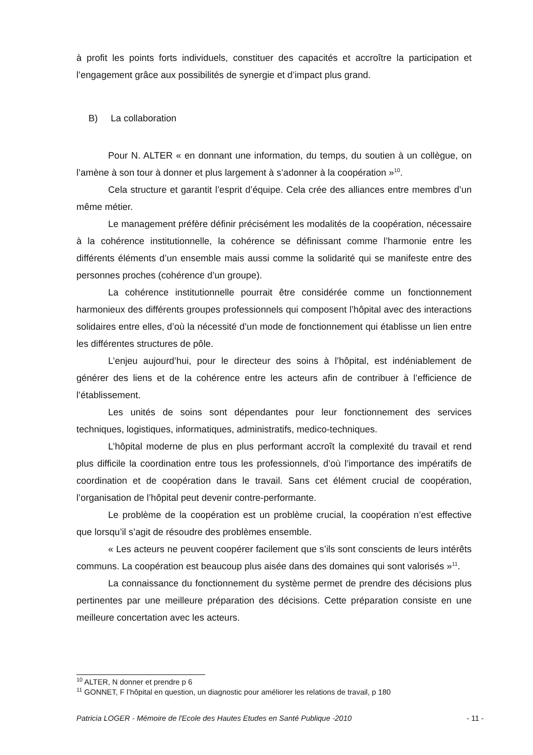à profit les points forts individuels, constituer des capacités et accroître la participation et l’engagement grâce aux possibilités de synergie et d’impact plus grand.
B) La collaboration
Pour N. ALTER « en donnant une information, du temps, du soutien à un collègue, on l’amène à son tour à donner et plus largement à s’adonner à la coopération »<sup>10</sup>.
Cela structure et garantit l’esprit d’équipe. Cela crée des alliances entre membres d’un même métier.
Le management préfère définir précisément les modalités de la coopération, nécessaire à la cohérence institutionnelle, la cohérence se définissant comme l’harmonie entre les différents éléments d’un ensemble mais aussi comme la solidarité qui se manifeste entre des personnes proches (cohérence d’un groupe).
La cohérence institutionnelle pourrait être considérée comme un fonctionnement harmonieux des différents groupes professionnels qui composent l’hôpital avec des interactions solidaires entre elles, d’où la nécessité d’un mode de fonctionnement qui établisse un lien entre les différentes structures de pôle.
L’enjeu aujourd’hui, pour le directeur des soins à l’hôpital, est indéniablement de générer des liens et de la cohérence entre les acteurs afin de contribuer à l’efficience de l’établissement.
Les unités de soins sont dépendantes pour leur fonctionnement des services techniques, logistiques, informatiques, administratifs, medico-techniques.
L’hôpital moderne de plus en plus performant accroît la complexité du travail et rend plus difficile la coordination entre tous les professionnels, d’où l’importance des impératifs de coordination et de coopération dans le travail. Sans cet élément crucial de coopération, l’organisation de l’hôpital peut devenir contre-performante.
Le problème de la coopération est un problème crucial, la coopération n’est effective que lorsqu’il s’agit de résoudre des problèmes ensemble.
« Les acteurs ne peuvent coopérer facilement que s’ils sont conscients de leurs intérêts communs. La coopération est beaucoup plus aisée dans des domaines qui sont valorisés »<sup>11</sup>.
La connaissance du fonctionnement du système permet de prendre des décisions plus pertinentes par une meilleure préparation des décisions. Cette préparation consiste en une meilleure concertation avec les acteurs.
<sup>10</sup> ALTER, N donner et prendre p 6
<sup>11</sup> GONNET, F l’hôpital en question, un diagnostic pour améliorer les relations de travail, p 180
Patricia LOGER - Mémoire de l'Ecole des Hautes Etudes en Santé Publique -2010 - 11 -